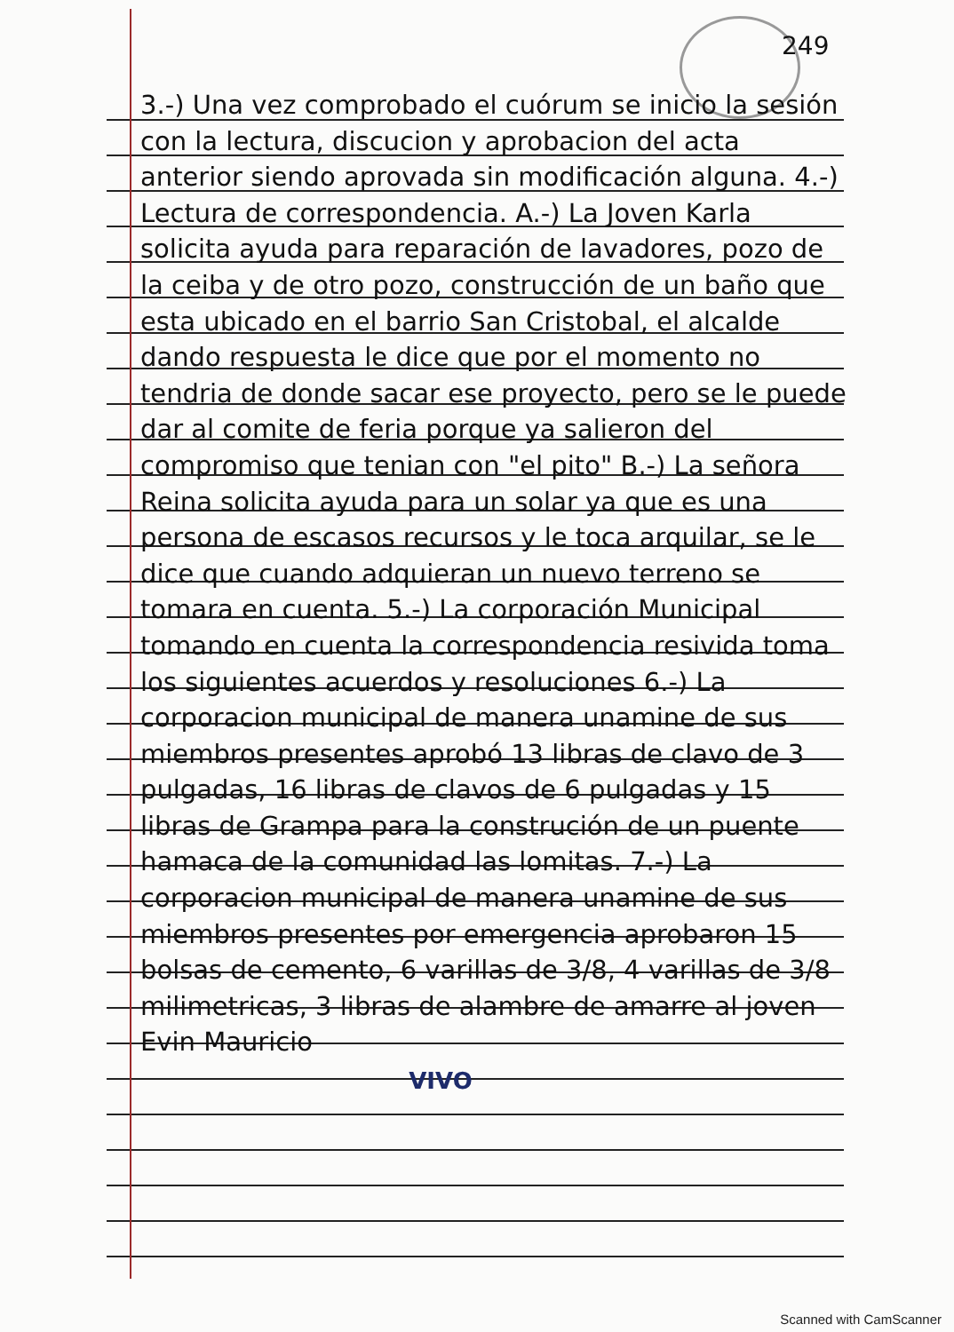249
3.-) Una vez comprobado el cuórum se inicio la sesión con la lectura, discucion y aprobacion del acta anterior siendo aprovada sin modificación alguna. 4.-) Lectura de correspondencia. A.-) La Joven Karla solicita ayuda para reparación de lavadores, pozo de la ceiba y de otro pozo, construcción de un baño que esta ubicado en el barrio San Cristobal, el alcalde dando respuesta le dice que por el momento no tendria de donde sacar ese proyecto, pero se le puede dar al comite de feria porque ya salieron del compromiso que tenian con "el pito" B.-) La señora Reina solicita ayuda para un solar ya que es una persona de escasos recursos y le toca arquilar, se le dice que cuando adquieran un nuevo terreno se tomara en cuenta. 5.-) La corporación Municipal tomando en cuenta la correspondencia resivida toma los siguientes acuerdos y resoluciones 6.-) La corporacion municipal de manera unamine de sus miembros presentes aprobó 13 libras de clavo de 3 pulgadas, 16 libras de clavos de 6 pulgadas y 15 libras de Grampa para la construción de un puente hamaca de la comunidad las lomitas. 7.-) La corporacion municipal de manera unamine de sus miembros presentes por emergencia aprobaron 15 bolsas de cemento, 6 varillas de 3/8, 4 varillas de 3/8 milimetricas, 3 libras de alambre de amarre al joven Evin Mauricio
VIVO
Scanned with CamScanner